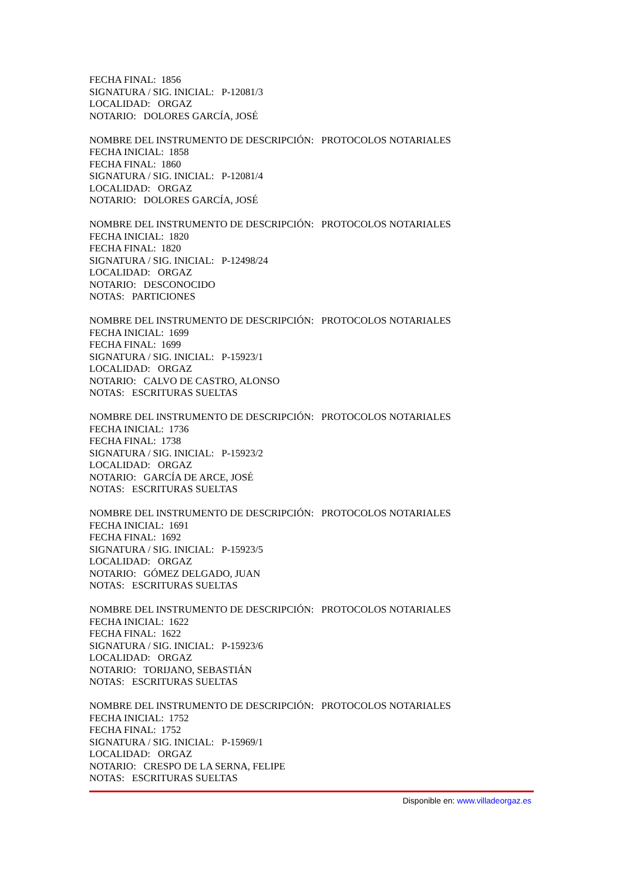FECHA FINAL: 1856 SIGNATURA / SIG. INICIAL: P-12081/3 LOCALIDAD: ORGAZ NOTARIO: DOLORES GARCÍA, JOSÉ
NOMBRE DEL INSTRUMENTO DE DESCRIPCIÓN: PROTOCOLOS NOTARIALES FECHA INICIAL: 1858 FECHA FINAL: 1860 SIGNATURA / SIG. INICIAL: P-12081/4 LOCALIDAD: ORGAZ NOTARIO: DOLORES GARCÍA, JOSÉ
NOMBRE DEL INSTRUMENTO DE DESCRIPCIÓN: PROTOCOLOS NOTARIALES FECHA INICIAL: 1820 FECHA FINAL: 1820 SIGNATURA / SIG. INICIAL: P-12498/24 LOCALIDAD: ORGAZ NOTARIO: DESCONOCIDO NOTAS: PARTICIONES
NOMBRE DEL INSTRUMENTO DE DESCRIPCIÓN: PROTOCOLOS NOTARIALES FECHA INICIAL: 1699 FECHA FINAL: 1699 SIGNATURA / SIG. INICIAL: P-15923/1 LOCALIDAD: ORGAZ NOTARIO: CALVO DE CASTRO, ALONSO NOTAS: ESCRITURAS SUELTAS
NOMBRE DEL INSTRUMENTO DE DESCRIPCIÓN: PROTOCOLOS NOTARIALES FECHA INICIAL: 1736 FECHA FINAL: 1738 SIGNATURA / SIG. INICIAL: P-15923/2 LOCALIDAD: ORGAZ NOTARIO: GARCÍA DE ARCE, JOSÉ NOTAS: ESCRITURAS SUELTAS
NOMBRE DEL INSTRUMENTO DE DESCRIPCIÓN: PROTOCOLOS NOTARIALES FECHA INICIAL: 1691 FECHA FINAL: 1692 SIGNATURA / SIG. INICIAL: P-15923/5 LOCALIDAD: ORGAZ NOTARIO: GÓMEZ DELGADO, JUAN NOTAS: ESCRITURAS SUELTAS
NOMBRE DEL INSTRUMENTO DE DESCRIPCIÓN: PROTOCOLOS NOTARIALES FECHA INICIAL: 1622 FECHA FINAL: 1622 SIGNATURA / SIG. INICIAL: P-15923/6 LOCALIDAD: ORGAZ NOTARIO: TORIJANO, SEBASTIÁN NOTAS: ESCRITURAS SUELTAS
NOMBRE DEL INSTRUMENTO DE DESCRIPCIÓN: PROTOCOLOS NOTARIALES FECHA INICIAL: 1752 FECHA FINAL: 1752 SIGNATURA / SIG. INICIAL: P-15969/1 LOCALIDAD: ORGAZ NOTARIO: CRESPO DE LA SERNA, FELIPE NOTAS: ESCRITURAS SUELTAS
Disponible en: www.villadeorgaz.es